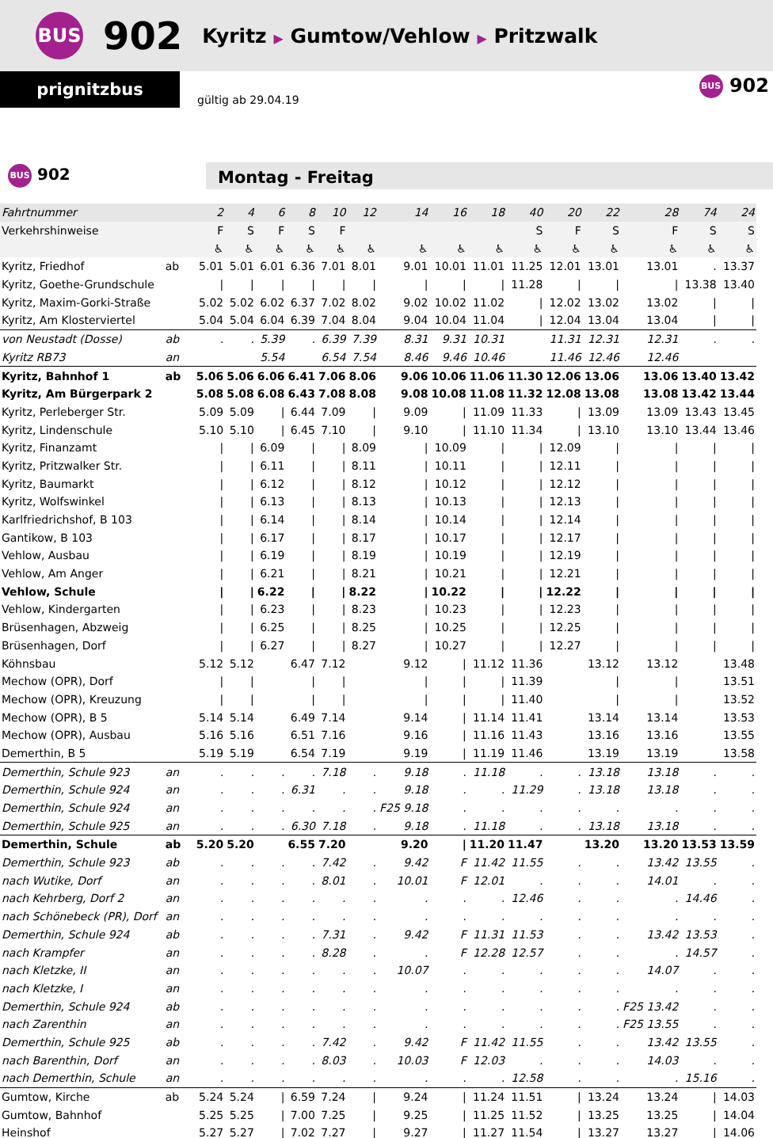BUS 902 Kyritz ▶ Gumtow/Vehlow ▶ Pritzwalk
prignitzbus
gültig ab 29.04.19
BUS 902
BUS 902
Montag - Freitag
| Fahrtnummer | | 2 | 4 | 6 | 8 | 10 | 12 | 14 | 16 | 18 | 40 | 20 | 22 | 28 | 74 | 24 |
| Verkehrshinweise | | F | S | F | S | F | | | | | S | F | S | F | S | S |
| | | ♿ | ♿ | ♿ | ♿ | ♿ | ♿ | ♿ | ♿ | ♿ | ♿ | ♿ | ♿ | ♿ | ♿ | ♿ |
| Kyritz, Friedhof | ab | 5.01 | 5.01 | 6.01 | 6.36 | 7.01 | 8.01 | 9.01 | 10.01 | 11.01 | 11.25 | 12.01 | 13.01 | 13.01 | . | 13.37 |
| Kyritz, Goethe-Grundschule | | / | / | / | / | / | / | / | / | / | 11.28 | / | / | / | 13.38 | 13.40 |
| Kyritz, Maxim-Gorki-Straße | | 5.02 | 5.02 | 6.02 | 6.37 | 7.02 | 8.02 | 9.02 | 10.02 | 11.02 | / | 12.02 | 13.02 | 13.02 | / | / |
| Kyritz, Am Klosterviertel | | 5.04 | 5.04 | 6.04 | 6.39 | 7.04 | 8.04 | 9.04 | 10.04 | 11.04 | / | 12.04 | 13.04 | 13.04 | / | / |
| von Neustadt (Dosse) | ab | . | . | 5.39 | . | 6.39 | 7.39 | 8.31 | 9.31 | 10.31 | | 11.31 | 12.31 | 12.31 | . | . |
| Kyritz RB73 | an | | | 5.54 | | 6.54 | 7.54 | 8.46 | 9.46 | 10.46 | | 11.46 | 12.46 | 12.46 | | |
| Kyritz, Bahnhof 1 | ab | 5.06 | 5.06 | 6.06 | 6.41 | 7.06 | 8.06 | 9.06 | 10.06 | 11.06 | 11.30 | 12.06 | 13.06 | 13.06 | 13.40 | 13.42 |
| Kyritz, Am Bürgerpark 2 | | 5.08 | 5.08 | 6.08 | 6.43 | 7.08 | 8.08 | 9.08 | 10.08 | 11.08 | 11.32 | 12.08 | 13.08 | 13.08 | 13.42 | 13.44 |
| Kyritz, Perleberger Str. | | 5.09 | 5.09 | / | 6.44 | 7.09 | / | 9.09 | / | 11.09 | 11.33 | / | 13.09 | 13.09 | 13.43 | 13.45 |
| Kyritz, Lindenschule | | 5.10 | 5.10 | / | 6.45 | 7.10 | / | 9.10 | / | 11.10 | 11.34 | / | 13.10 | 13.10 | 13.44 | 13.46 |
| Kyritz, Finanzamt | | / | / | 6.09 | / | / | 8.09 | / | 10.09 | / | / | 12.09 | / | / | / | / |
| Kyritz, Pritzwalker Str. | | / | / | 6.11 | / | / | 8.11 | / | 10.11 | / | / | 12.11 | / | / | / | / |
| Kyritz, Baumarkt | | / | / | 6.12 | / | / | 8.12 | / | 10.12 | / | / | 12.12 | / | / | / | / |
| Kyritz, Wolfswinkel | | / | / | 6.13 | / | / | 8.13 | / | 10.13 | / | / | 12.13 | / | / | / | / |
| Karlfriedrichshof, B 103 | | / | / | 6.14 | / | / | 8.14 | / | 10.14 | / | / | 12.14 | / | / | / | / |
| Gantikow, B 103 | | / | / | 6.17 | / | / | 8.17 | / | 10.17 | / | / | 12.17 | / | / | / | / |
| Vehlow, Ausbau | | / | / | 6.19 | / | / | 8.19 | / | 10.19 | / | / | 12.19 | / | / | / | / |
| Vehlow, Am Anger | | / | / | 6.21 | / | / | 8.21 | / | 10.21 | / | / | 12.21 | / | / | / | / |
| Vehlow, Schule | | / | / | 6.22 | / | / | 8.22 | / | 10.22 | / | / | 12.22 | / | / | / | / |
| Vehlow, Kindergarten | | / | / | 6.23 | / | / | 8.23 | / | 10.23 | / | / | 12.23 | / | / | / | / |
| Brüsenhagen, Abzweig | | / | / | 6.25 | / | / | 8.25 | / | 10.25 | / | / | 12.25 | / | / | / | / |
| Brüsenhagen, Dorf | | / | / | 6.27 | / | / | 8.27 | / | 10.27 | / | / | 12.27 | / | / | / | / |
| Köhnsbau | | 5.12 | 5.12 | | 6.47 | 7.12 | | 9.12 | / | 11.12 | 11.36 | | 13.12 | 13.12 | | 13.48 |
| Mechow (OPR), Dorf | | / | / | | / | / | | / | / | / | 11.39 | | / | / | | 13.51 |
| Mechow (OPR), Kreuzung | | / | / | | / | / | | / | / | / | 11.40 | | / | / | | 13.52 |
| Mechow (OPR), B 5 | | 5.14 | 5.14 | | 6.49 | 7.14 | | 9.14 | / | 11.14 | 11.41 | | 13.14 | 13.14 | | 13.53 |
| Mechow (OPR), Ausbau | | 5.16 | 5.16 | | 6.51 | 7.16 | | 9.16 | / | 11.16 | 11.43 | | 13.16 | 13.16 | | 13.55 |
| Demerthin, B 5 | | 5.19 | 5.19 | | 6.54 | 7.19 | | 9.19 | / | 11.19 | 11.46 | | 13.19 | 13.19 | | 13.58 |
| Demerthin, Schule 923 | an | . | . | . | . | 7.18 | . | 9.18 | . | 11.18 | . | . | 13.18 | 13.18 | . | . |
| Demerthin, Schule 924 | an | . | . | . | 6.31 | . | . | 9.18 | . | . | 11.29 | . | 13.18 | 13.18 | . | . |
| Demerthin, Schule 924 | an | . | . | . | . | . | . | F25 9.18 | . | . | . | . | . | . | . | . |
| Demerthin, Schule 925 | an | . | . | . | 6.30 | 7.18 | . | 9.18 | . | 11.18 | . | . | 13.18 | 13.18 | . | . |
| Demerthin, Schule | ab | 5.20 | 5.20 | | 6.55 | 7.20 | | 9.20 | / | 11.20 | 11.47 | | 13.20 | 13.20 | 13.53 | 13.59 |
| Demerthin, Schule 923 | ab | . | . | . | . | 7.42 | . | 9.42 | F | 11.42 | 11.55 | . | . | 13.42 | 13.55 | . |
| nach Wutike, Dorf | an | . | . | . | . | 8.01 | . | 10.01 | F | 12.01 | . | . | . | 14.01 | . | . |
| nach Kehrberg, Dorf 2 | an | . | . | . | . | . | . | . | . | . | 12.46 | . | . | . | 14.46 | . |
| nach Schönebeck (PR), Dorf | an | . | . | . | . | . | . | . | . | . | . | . | . | . | . | . |
| Demerthin, Schule 924 | ab | . | . | . | . | 7.31 | . | 9.42 | F | 11.31 | 11.53 | . | . | 13.42 | 13.53 | . |
| nach Krampfer | an | . | . | . | . | 8.28 | . | . | F | 12.28 | 12.57 | . | . | . | 14.57 | . |
| nach Kletzke, II | an | . | . | . | . | . | . | 10.07 | . | . | . | . | . | 14.07 | . | . |
| nach Kletzke, I | an | . | . | . | . | . | . | . | . | . | . | . | . | . | . | . |
| Demerthin, Schule 924 | ab | . | . | . | . | . | . | . | . | . | . | . | . | F25 13.42 | . | . |
| nach Zarenthin | an | . | . | . | . | . | . | . | . | . | . | . | . | F25 13.55 | . | . |
| Demerthin, Schule 925 | ab | . | . | . | . | 7.42 | . | 9.42 | F | 11.42 | 11.55 | . | . | 13.42 | 13.55 | . |
| nach Barenthin, Dorf | an | . | . | . | . | 8.03 | . | 10.03 | F | 12.03 | . | . | . | 14.03 | . | . |
| nach Demerthin, Schule | an | . | . | . | . | . | . | . | . | . | 12.58 | . | . | . | 15.16 | . |
| Gumtow, Kirche | ab | 5.24 | 5.24 | / | 6.59 | 7.24 | / | 9.24 | / | 11.24 | 11.51 | / | 13.24 | 13.24 | / | 14.03 |
| Gumtow, Bahnhof | | 5.25 | 5.25 | / | 7.00 | 7.25 | / | 9.25 | / | 11.25 | 11.52 | / | 13.25 | 13.25 | / | 14.04 |
| Heinshof | | 5.27 | 5.27 | / | 7.02 | 7.27 | / | 9.27 | / | 11.27 | 11.54 | / | 13.27 | 13.27 | / | 14.06 |